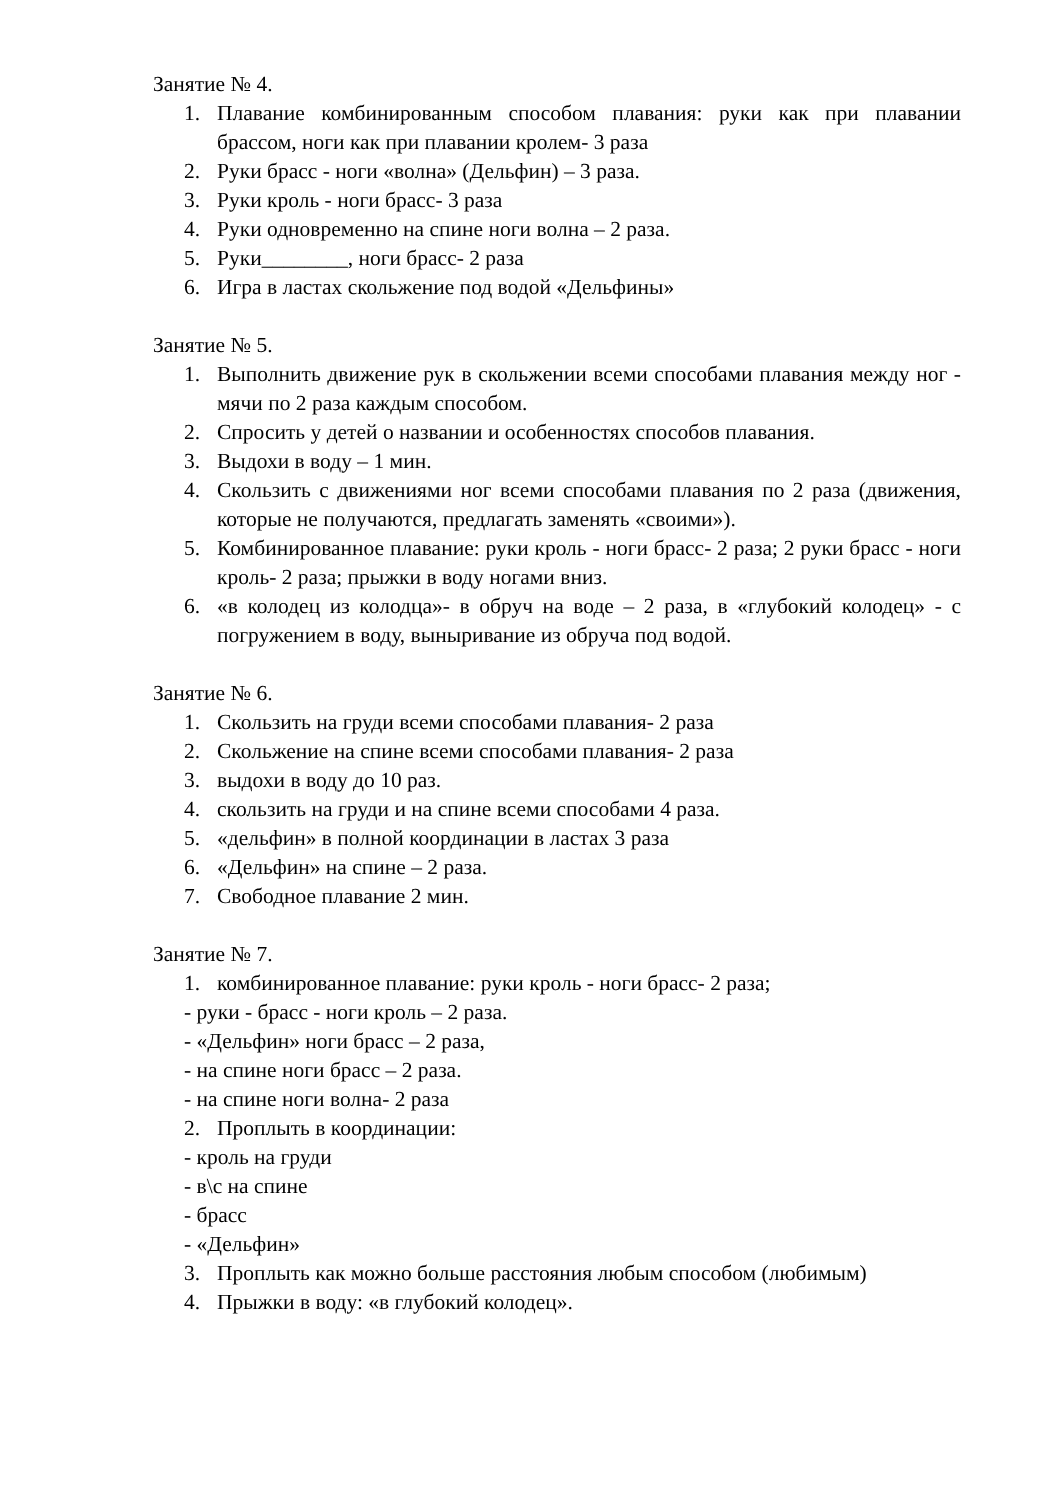Занятие № 4.
1. Плавание комбинированным способом плавания: руки как при плавании брассом, ноги как при плавании кролем- 3 раза
2. Руки брасс - ноги «волна» (Дельфин) – 3 раза.
3. Руки кроль - ноги брасс- 3 раза
4. Руки одновременно на спине ноги волна – 2 раза.
5. Руки________, ноги брасс- 2 раза
6. Игра в ластах скольжение под водой «Дельфины»
Занятие № 5.
1. Выполнить движение рук в скольжении всеми способами плавания между ног - мячи по 2 раза каждым способом.
2. Спросить у детей о названии и особенностях способов плавания.
3. Выдохи в воду – 1 мин.
4. Скользить с движениями ног всеми способами плавания по 2 раза (движения, которые не получаются, предлагать заменять «своими»).
5. Комбинированное плавание: руки кроль - ноги брасс- 2 раза; 2 руки брасс - ноги кроль- 2 раза; прыжки в воду ногами вниз.
6. «в колодец из колодца»- в обруч на воде – 2 раза, в «глубокий колодец» - с погружением в воду, выныривание из обруча под водой.
Занятие № 6.
1. Скользить на груди всеми способами плавания- 2 раза
2. Скольжение на спине всеми способами плавания- 2 раза
3. выдохи в воду до 10 раз.
4. скользить на груди и на спине всеми способами 4 раза.
5. «дельфин» в полной координации в ластах 3 раза
6. «Дельфин» на спине – 2 раза.
7. Свободное плавание 2 мин.
Занятие № 7.
1. комбинированное плавание: руки кроль - ноги брасс- 2 раза;
- руки - брасс - ноги кроль – 2 раза.
- «Дельфин» ноги брасс – 2 раза,
- на спине ноги брасс – 2 раза.
- на спине ноги волна- 2 раза
2. Проплыть в координации:
- кроль на груди
- в\с на спине
- брасс
- «Дельфин»
3. Проплыть как можно больше расстояния любым способом (любимым)
4. Прыжки в воду: «в глубокий колодец».